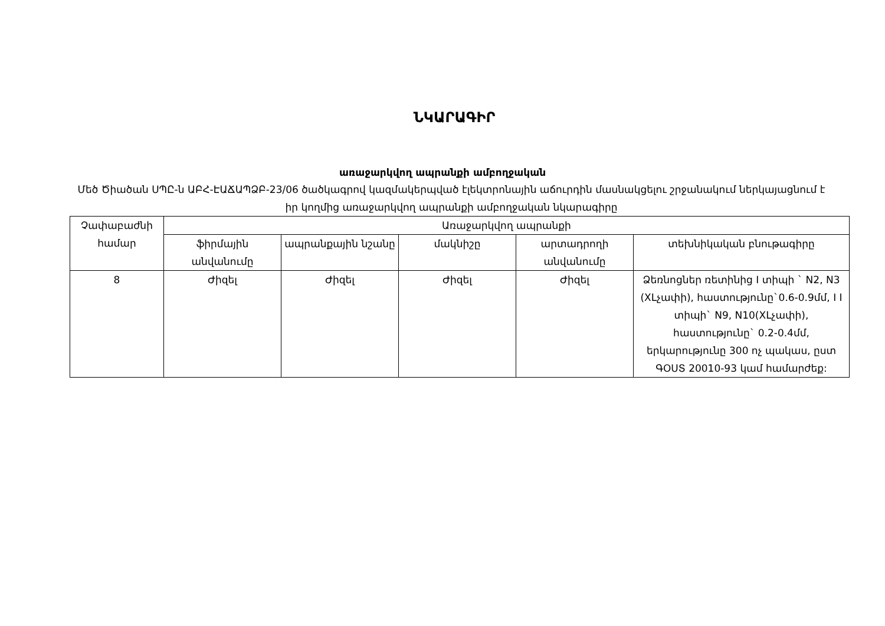ՆԿԱՐԱԳԻՐ
առաջարկվող ապրանքի ամբողջական
Մեծ Ծիածան ՍՊԸ-ն ԱԲՀ-ԷԱՃԱՊՁԲ-23/06 ծածկագրով կազմակերպված էլեկտրոնային աճուրդին մասնակցելու շրջանակում ներկայացնում է իր կողմից առաջարկվող ապրանքի ամբողջական նկարագիրը
| Չափաբաժնի համար | Առաջարկվող ապրանքի | | | | |
| --- | --- | --- | --- | --- | --- |
| | ֆիրմային անվանումը | ապրանքային նշանը | մակնիշը | արտադրողի անվանումը | տեխնիկական բնութագիրը |
| 8 | Ժիզել | Ժիզել | Ժիզել | Ժիզել | Ձեռնոցներ ռետինից I տիպի ` N2, N3 (XLչափի), հաստությունը`0.6-0.9մմ, I I տիպի` N9, N10(XLչափի), հաստությունը` 0.2-0.4մմ, երկարությունը 300 ոչ պակաս, ըստ ԳՕՍՏ 20010-93 կամ համարժեք: |